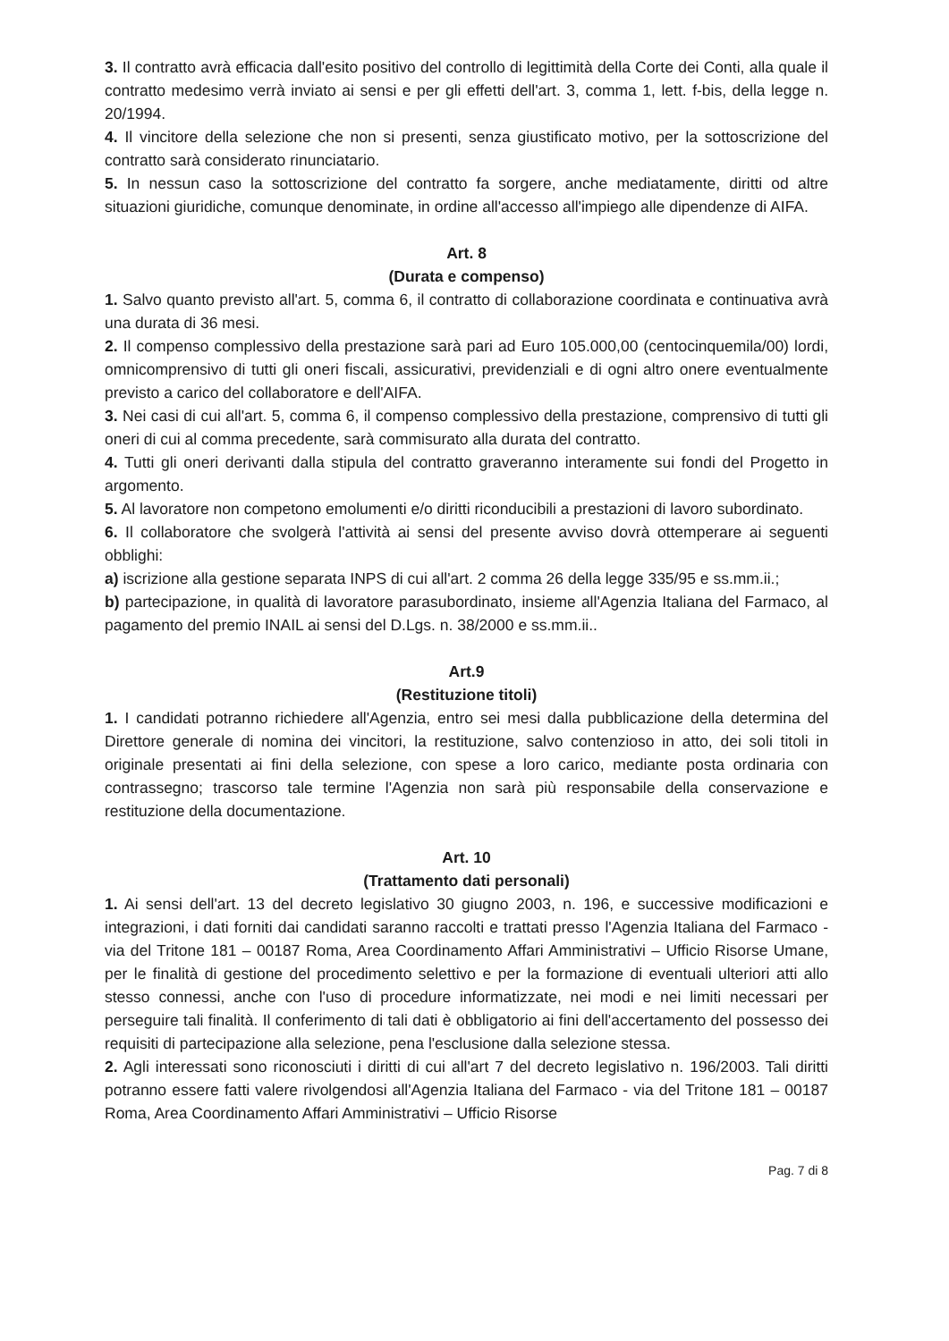3. Il contratto avrà efficacia dall'esito positivo del controllo di legittimità della Corte dei Conti, alla quale il contratto medesimo verrà inviato ai sensi e per gli effetti dell'art. 3, comma 1, lett. f-bis, della legge n. 20/1994.
4. Il vincitore della selezione che non si presenti, senza giustificato motivo, per la sottoscrizione del contratto sarà considerato rinunciatario.
5. In nessun caso la sottoscrizione del contratto fa sorgere, anche mediatamente, diritti od altre situazioni giuridiche, comunque denominate, in ordine all'accesso all'impiego alle dipendenze di AIFA.
Art. 8
(Durata e compenso)
1. Salvo quanto previsto all'art. 5, comma 6, il contratto di collaborazione coordinata e continuativa avrà una durata di 36 mesi.
2. Il compenso complessivo della prestazione sarà pari ad Euro 105.000,00 (centocinquemila/00) lordi, omnicomprensivo di tutti gli oneri fiscali, assicurativi, previdenziali e di ogni altro onere eventualmente previsto a carico del collaboratore e dell'AIFA.
3. Nei casi di cui all'art. 5, comma 6, il compenso complessivo della prestazione, comprensivo di tutti gli oneri di cui al comma precedente, sarà commisurato alla durata del contratto.
4. Tutti gli oneri derivanti dalla stipula del contratto graveranno interamente sui fondi del Progetto in argomento.
5. Al lavoratore non competono emolumenti e/o diritti riconducibili a prestazioni di lavoro subordinato.
6. Il collaboratore che svolgerà l'attività ai sensi del presente avviso dovrà ottemperare ai seguenti obblighi:
a) iscrizione alla gestione separata INPS di cui all'art. 2 comma 26 della legge 335/95 e ss.mm.ii.;
b) partecipazione, in qualità di lavoratore parasubordinato, insieme all'Agenzia Italiana del Farmaco, al pagamento del premio INAIL ai sensi del D.Lgs. n. 38/2000 e ss.mm.ii..
Art.9
(Restituzione titoli)
1. I candidati potranno richiedere all'Agenzia, entro sei mesi dalla pubblicazione della determina del Direttore generale di nomina dei vincitori, la restituzione, salvo contenzioso in atto, dei soli titoli in originale presentati ai fini della selezione, con spese a loro carico, mediante posta ordinaria con contrassegno; trascorso tale termine l'Agenzia non sarà più responsabile della conservazione e restituzione della documentazione.
Art. 10
(Trattamento dati personali)
1. Ai sensi dell'art. 13 del decreto legislativo 30 giugno 2003, n. 196, e successive modificazioni e integrazioni, i dati forniti dai candidati saranno raccolti e trattati presso l'Agenzia Italiana del Farmaco - via del Tritone 181 – 00187 Roma, Area Coordinamento Affari Amministrativi – Ufficio Risorse Umane, per le finalità di gestione del procedimento selettivo e per la formazione di eventuali ulteriori atti allo stesso connessi, anche con l'uso di procedure informatizzate, nei modi e nei limiti necessari per perseguire tali finalità. Il conferimento di tali dati è obbligatorio ai fini dell'accertamento del possesso dei requisiti di partecipazione alla selezione, pena l'esclusione dalla selezione stessa.
2. Agli interessati sono riconosciuti i diritti di cui all'art 7 del decreto legislativo n. 196/2003. Tali diritti potranno essere fatti valere rivolgendosi all'Agenzia Italiana del Farmaco - via del Tritone 181 – 00187 Roma, Area Coordinamento Affari Amministrativi – Ufficio Risorse
Pag. 7 di 8